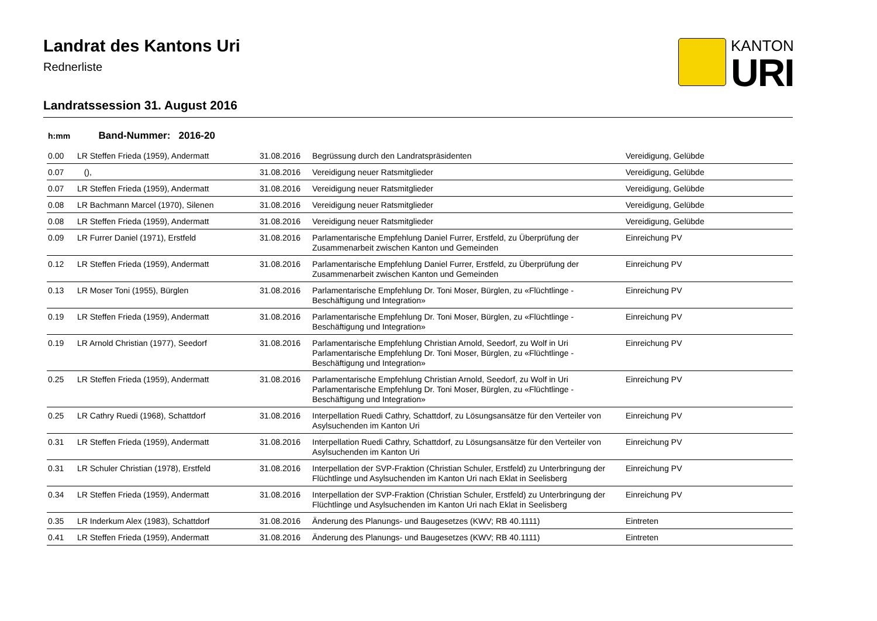Landrat des Kantons Uri
Rednerliste
KANTON
URI
Landratssession 31. August 2016
h:mm Band-Nummer: 2016-20
| 0.00 | LR Steffen Frieda (1959), Andermatt | 31.08.2016 | Begrüssung durch den Landratspräsidenten | Vereidigung, Gelübde |
| 0.07 | (), | 31.08.2016 | Vereidigung neuer Ratsmitglieder | Vereidigung, Gelübde |
| 0.07 | LR Steffen Frieda (1959), Andermatt | 31.08.2016 | Vereidigung neuer Ratsmitglieder | Vereidigung, Gelübde |
| 0.08 | LR Bachmann Marcel (1970), Silenen | 31.08.2016 | Vereidigung neuer Ratsmitglieder | Vereidigung, Gelübde |
| 0.08 | LR Steffen Frieda (1959), Andermatt | 31.08.2016 | Vereidigung neuer Ratsmitglieder | Vereidigung, Gelübde |
| 0.09 | LR Furrer Daniel (1971), Erstfeld | 31.08.2016 | Parlamentarische Empfehlung Daniel Furrer, Erstfeld, zu Überprüfung der Zusammenarbeit zwischen Kanton und Gemeinden | Einreichung PV |
| 0.12 | LR Steffen Frieda (1959), Andermatt | 31.08.2016 | Parlamentarische Empfehlung Daniel Furrer, Erstfeld, zu Überprüfung der Zusammenarbeit zwischen Kanton und Gemeinden | Einreichung PV |
| 0.13 | LR Moser Toni (1955), Bürglen | 31.08.2016 | Parlamentarische Empfehlung Dr. Toni Moser, Bürglen, zu «Flüchtlinge - Beschäftigung und Integration» | Einreichung PV |
| 0.19 | LR Steffen Frieda (1959), Andermatt | 31.08.2016 | Parlamentarische Empfehlung Dr. Toni Moser, Bürglen, zu «Flüchtlinge - Beschäftigung und Integration» | Einreichung PV |
| 0.19 | LR Arnold Christian (1977), Seedorf | 31.08.2016 | Parlamentarische Empfehlung Christian Arnold, Seedorf, zu Wolf in Uri Parlamentarische Empfehlung Dr. Toni Moser, Bürglen, zu «Flüchtlinge - Beschäftigung und Integration» | Einreichung PV |
| 0.25 | LR Steffen Frieda (1959), Andermatt | 31.08.2016 | Parlamentarische Empfehlung Christian Arnold, Seedorf, zu Wolf in Uri Parlamentarische Empfehlung Dr. Toni Moser, Bürglen, zu «Flüchtlinge - Beschäftigung und Integration» | Einreichung PV |
| 0.25 | LR Cathry Ruedi (1968), Schattdorf | 31.08.2016 | Interpellation Ruedi Cathry, Schattdorf, zu Lösungsansätze für den Verteiler von Asylsuchenden im Kanton Uri | Einreichung PV |
| 0.31 | LR Steffen Frieda (1959), Andermatt | 31.08.2016 | Interpellation Ruedi Cathry, Schattdorf, zu Lösungsansätze für den Verteiler von Asylsuchenden im Kanton Uri | Einreichung PV |
| 0.31 | LR Schuler Christian (1978), Erstfeld | 31.08.2016 | Interpellation der SVP-Fraktion (Christian Schuler, Erstfeld) zu Unterbringung der Flüchtlinge und Asylsuchenden im Kanton Uri nach Eklat in Seelisberg | Einreichung PV |
| 0.34 | LR Steffen Frieda (1959), Andermatt | 31.08.2016 | Interpellation der SVP-Fraktion (Christian Schuler, Erstfeld) zu Unterbringung der Flüchtlinge und Asylsuchenden im Kanton Uri nach Eklat in Seelisberg | Einreichung PV |
| 0.35 | LR Inderkum Alex (1983), Schattdorf | 31.08.2016 | Änderung des Planungs- und Baugesetzes (KWV; RB 40.1111) | Eintreten |
| 0.41 | LR Steffen Frieda (1959), Andermatt | 31.08.2016 | Änderung des Planungs- und Baugesetzes (KWV; RB 40.1111) | Eintreten |